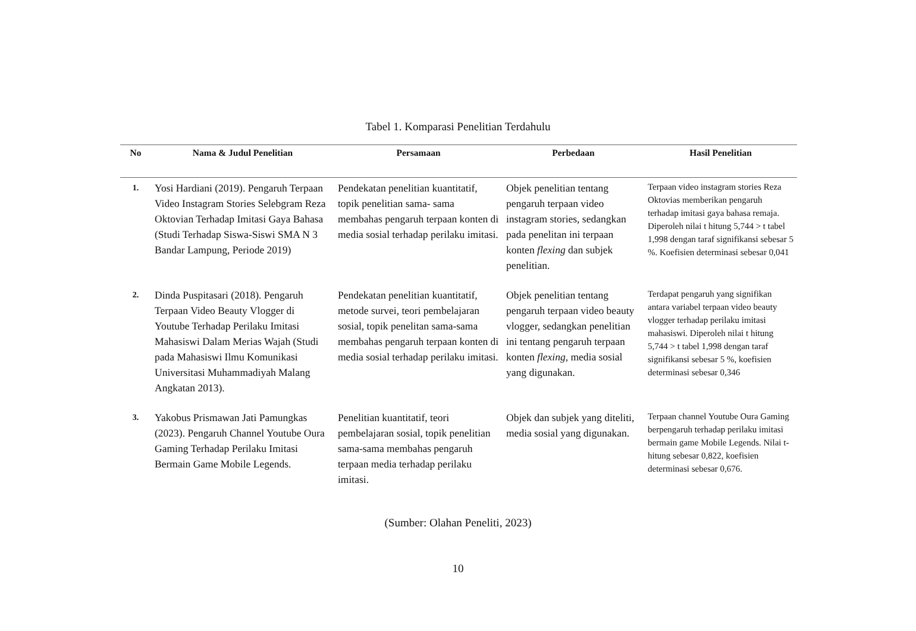Tabel 1. Komparasi Penelitian Terdahulu
| No | Nama & Judul Penelitian | Persamaan | Perbedaan | Hasil Penelitian |
| --- | --- | --- | --- | --- |
| 1. | Yosi Hardiani (2019). Pengaruh Terpaan Video Instagram Stories Selebgram Reza Oktovian Terhadap Imitasi Gaya Bahasa (Studi Terhadap Siswa-Siswi SMA N 3 Bandar Lampung, Periode 2019) | Pendekatan penelitian kuantitatif, topik penelitian sama- sama membahas pengaruh terpaan konten di media sosial terhadap perilaku imitasi. | Objek penelitian tentang pengaruh terpaan video instagram stories, sedangkan pada penelitan ini terpaan konten flexing dan subjek penelitian. | Terpaan video instagram stories Reza Oktovias memberikan pengaruh terhadap imitasi gaya bahasa remaja. Diperoleh nilai t hitung 5,744 > t tabel 1,998 dengan taraf signifikansi sebesar 5 %. Koefisien determinasi sebesar 0,041 |
| 2. | Dinda Puspitasari (2018). Pengaruh Terpaan Video Beauty Vlogger di Youtube Terhadap Perilaku Imitasi Mahasiswi Dalam Merias Wajah (Studi pada Mahasiswi Ilmu Komunikasi Universitasi Muhammadiyah Malang Angkatan 2013). | Pendekatan penelitian kuantitatif, metode survei, teori pembelajaran sosial, topik penelitan sama-sama membahas pengaruh terpaan konten di media sosial terhadap perilaku imitasi. | Objek penelitian tentang pengaruh terpaan video beauty vlogger, sedangkan penelitian ini tentang pengaruh terpaan konten flexing , media sosial yang digunakan. | Terdapat pengaruh yang signifikan antara variabel terpaan video beauty vlogger terhadap perilaku imitasi mahasiswi. Diperoleh nilai t hitung 5,744 > t tabel 1,998 dengan taraf signifikansi sebesar 5 %, koefisien determinasi sebesar 0,346 |
| 3. | Yakobus Prismawan Jati Pamungkas (2023). Pengaruh Channel Youtube Oura Gaming Terhadap Perilaku Imitasi Bermain Game Mobile Legends. | Penelitian kuantitatif, teori pembelajaran sosial, topik penelitian sama-sama membahas pengaruh terpaan media terhadap perilaku imitasi. | Objek dan subjek yang diteliti, media sosial yang digunakan. | Terpaan channel Youtube Oura Gaming berpengaruh terhadap perilaku imitasi bermain game Mobile Legends. Nilai t-hitung sebesar 0,822, koefisien determinasi sebesar 0,676. |
(Sumber: Olahan Peneliti, 2023)
10